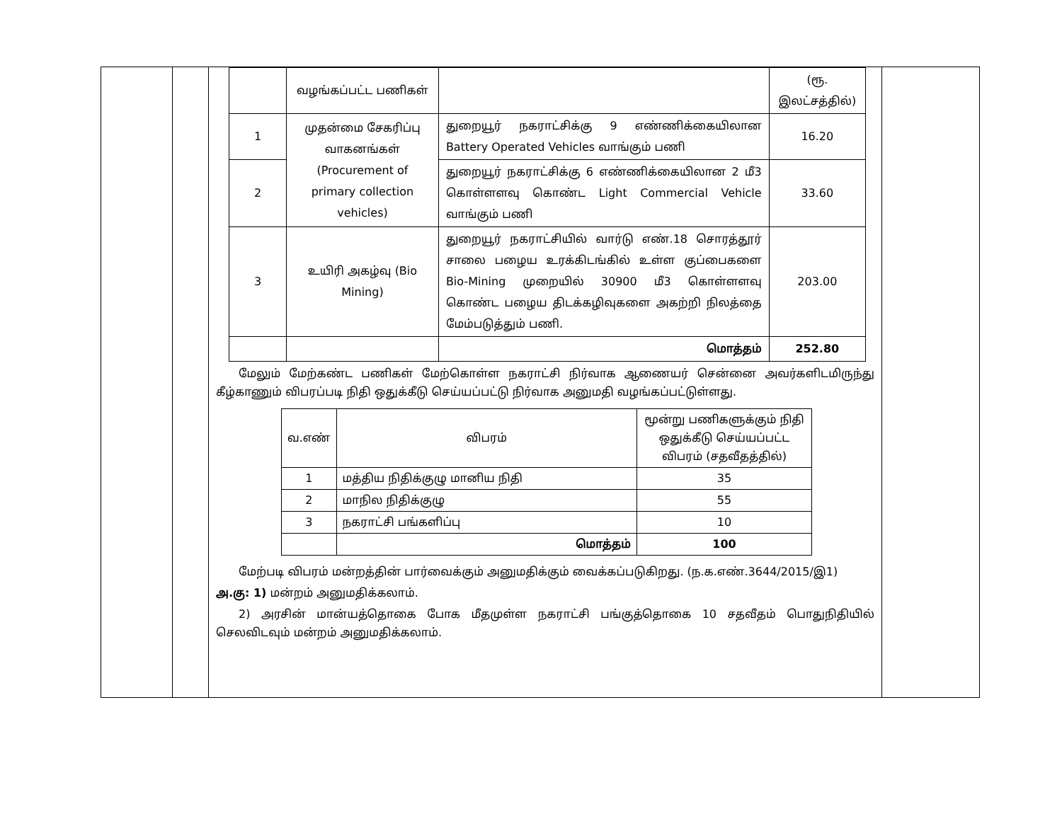| | | / / வழங்கப்பட்ட பணிகள் / / (ரூ. இலட்சத்தில்) / / 1 / முதன்மை சேகரிப்பு வாகனங்கள் (Procurement of primary collection vehicles) / துறையூர் நகராட்சிக்கு 9 எண்ணிக்கையிலான Battery Operated Vehicles வாங்கும் பணி / 16.20 / / 2 / / துறையூர் நகராட்சிக்கு 6 எண்ணிக்கையிலான 2 மீ3 கொள்ளளவு கொண்ட Light Commercial Vehicle வாங்கும் பணி / 33.60 / / 3 / உயிரி அகழ்வு (Bio Mining) / துறையூர் நகராட்சியில் வார்டு எண்.18 சொரத்தூர் சாலை பழைய உரக்கிடங்கில் உள்ள குப்பைகளை Bio-Mining முறையில் 30900 மீ3 கொள்ளளவு கொண்ட பழைய திடக்கழிவுகளை அகற்றி நிலத்தை மேம்படுத்தும் பணி. / 203.00 / / / / மொத்தம் / 252.80 / மேலும் மேற்கண்ட பணிகள் மேற்கொள்ள நகராட்சி நிர்வாக ஆணையர் சென்னை அவர்களிடமிருந்து கீழ்காணும் விபரப்படி நிதி ஒதுக்கீடு செய்யப்பட்டு நிர்வாக அனுமதி வழங்கப்பட்டுள்ளது. / வ.எண் / விபரம் / மூன்று பணிகளுக்கும் நிதி ஒதுக்கீடு செய்யப்பட்ட விபரம் (சதவீதத்தில்) / / --- / --- / --- / / 1 / மத்திய நிதிக்குழு மானிய நிதி / 35 / / 2 / மாநில நிதிக்குழு / 55 / / 3 / நகராட்சி பங்களிப்பு / 10 / / / மொத்தம் / 100 / மேற்படி விபரம் மன்றத்தின் பார்வைக்கும் அனுமதிக்கும் வைக்கப்படுகிறது. (ந.க.எண்.3644/2015/இ1) அ.கு: 1) மன்றம் அனுமதிக்கலாம். 2) அரசின் மான்யத்தொகை போக மீதமுள்ள நகராட்சி பங்குத்தொகை 10 சதவீதம் பொதுநிதியில் செலவிடவும் மன்றம் அனுமதிக்கலாம். | |